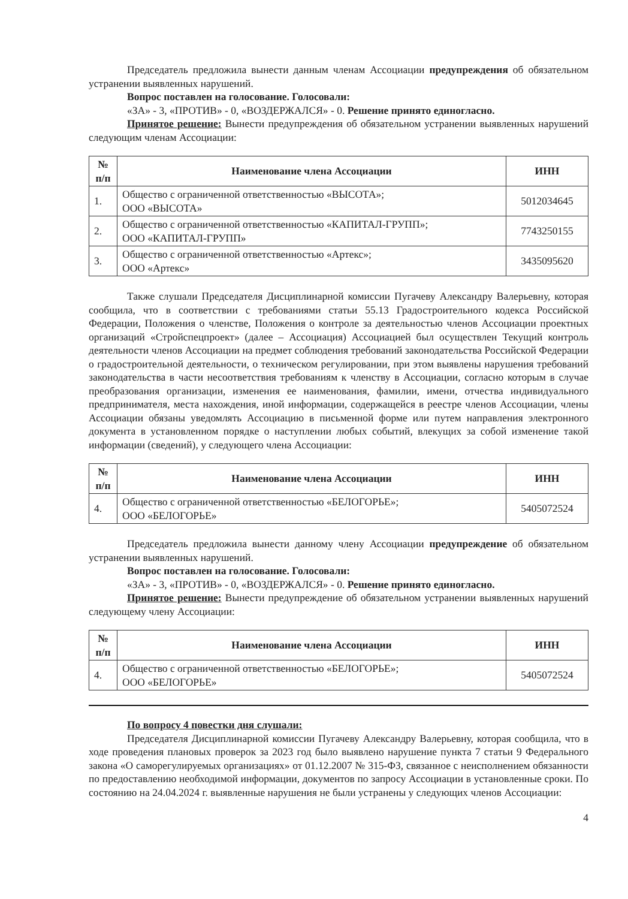Председатель предложила вынести данным членам Ассоциации предупреждения об обязательном устранении выявленных нарушений.
Вопрос поставлен на голосование. Голосовали:
«ЗА» - 3, «ПРОТИВ» - 0, «ВОЗДЕРЖАЛСЯ» - 0. Решение принято единогласно.
Принятое решение: Вынести предупреждения об обязательном устранении выявленных нарушений следующим членам Ассоциации:
| № п/п | Наименование члена Ассоциации | ИНН |
| --- | --- | --- |
| 1. | Общество с ограниченной ответственностью «ВЫСОТА»; ООО «ВЫСОТА» | 5012034645 |
| 2. | Общество с ограниченной ответственностью «КАПИТАЛ-ГРУПП»; ООО «КАПИТАЛ-ГРУПП» | 7743250155 |
| 3. | Общество с ограниченной ответственностью «Артекс»; ООО «Артекс» | 3435095620 |
Также слушали Председателя Дисциплинарной комиссии Пугачеву Александру Валерьевну, которая сообщила, что в соответствии с требованиями статьи 55.13 Градостроительного кодекса Российской Федерации, Положения о членстве, Положения о контроле за деятельностью членов Ассоциации проектных организаций «Стройспецпроект» (далее – Ассоциация) Ассоциацией был осуществлен Текущий контроль деятельности членов Ассоциации на предмет соблюдения требований законодательства Российской Федерации о градостроительной деятельности, о техническом регулировании, при этом выявлены нарушения требований законодательства в части несоответствия требованиям к членству в Ассоциации, согласно которым в случае преобразования организации, изменения ее наименования, фамилии, имени, отчества индивидуального предпринимателя, места нахождения, иной информации, содержащейся в реестре членов Ассоциации, члены Ассоциации обязаны уведомлять Ассоциацию в письменной форме или путем направления электронного документа в установленном порядке о наступлении любых событий, влекущих за собой изменение такой информации (сведений), у следующего члена Ассоциации:
| № п/п | Наименование члена Ассоциации | ИНН |
| --- | --- | --- |
| 4. | Общество с ограниченной ответственностью «БЕЛОГОРЬЕ»; ООО «БЕЛОГОРЬЕ» | 5405072524 |
Председатель предложила вынести данному члену Ассоциации предупреждение об обязательном устранении выявленных нарушений.
Вопрос поставлен на голосование. Голосовали:
«ЗА» - 3, «ПРОТИВ» - 0, «ВОЗДЕРЖАЛСЯ» - 0. Решение принято единогласно.
Принятое решение: Вынести предупреждение об обязательном устранении выявленных нарушений следующему члену Ассоциации:
| № п/п | Наименование члена Ассоциации | ИНН |
| --- | --- | --- |
| 4. | Общество с ограниченной ответственностью «БЕЛОГОРЬЕ»; ООО «БЕЛОГОРЬЕ» | 5405072524 |
По вопросу 4 повестки дня слушали:
Председателя Дисциплинарной комиссии Пугачеву Александру Валерьевну, которая сообщила, что в ходе проведения плановых проверок за 2023 год было выявлено нарушение пункта 7 статьи 9 Федерального закона «О саморегулируемых организациях» от 01.12.2007 № 315-ФЗ, связанное с неисполнением обязанности по предоставлению необходимой информации, документов по запросу Ассоциации в установленные сроки. По состоянию на 24.04.2024 г. выявленные нарушения не были устранены у следующих членов Ассоциации:
4